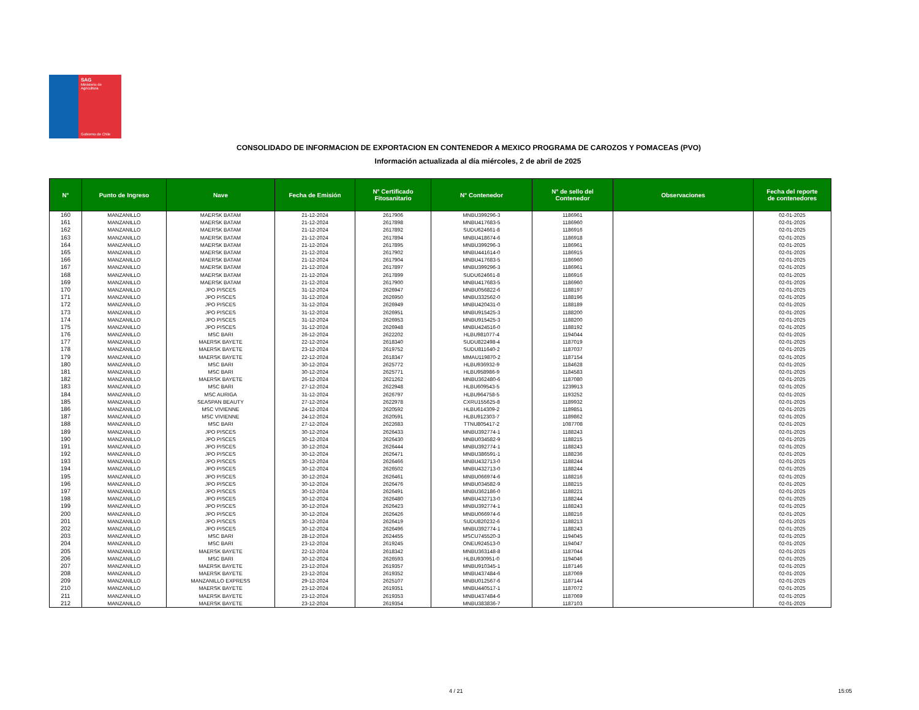SAG
Ministerio de
Agricultura
Gobierno de Chile
CONSOLIDADO DE INFORMACION DE EXPORTACION EN CONTENEDOR A MEXICO PROGRAMA DE CAROZOS Y POMACEAS (PVO)
Información actualizada al día miércoles, 2 de abril de 2025
| N° | Punto de Ingreso | Nave | Fecha de Emisión | N° Certificado Fitosanitario | N° Contenedor | N° de sello del Contenedor | Observaciones | Fecha del reporte de contenedores |
| --- | --- | --- | --- | --- | --- | --- | --- | --- |
| 160 | MANZANILLO | MAERSK BATAM | 21-12-2024 | 2617906 | MNBU399296-3 | 1186961 | | 02-01-2025 |
| 161 | MANZANILLO | MAERSK BATAM | 21-12-2024 | 2617898 | MNBU417683-5 | 1186960 | | 02-01-2025 |
| 162 | MANZANILLO | MAERSK BATAM | 21-12-2024 | 2617892 | SUDU624661-8 | 1186916 | | 02-01-2025 |
| 163 | MANZANILLO | MAERSK BATAM | 21-12-2024 | 2617894 | MNBU418674-6 | 1186918 | | 02-01-2025 |
| 164 | MANZANILLO | MAERSK BATAM | 21-12-2024 | 2617895 | MNBU399296-3 | 1186961 | | 02-01-2025 |
| 165 | MANZANILLO | MAERSK BATAM | 21-12-2024 | 2617902 | MNBU441614-0 | 1186915 | | 02-01-2025 |
| 166 | MANZANILLO | MAERSK BATAM | 21-12-2024 | 2617904 | MNBU417683-5 | 1186960 | | 02-01-2025 |
| 167 | MANZANILLO | MAERSK BATAM | 21-12-2024 | 2617897 | MNBU399296-3 | 1186961 | | 02-01-2025 |
| 168 | MANZANILLO | MAERSK BATAM | 21-12-2024 | 2617899 | SUDU624661-8 | 1186916 | | 02-01-2025 |
| 169 | MANZANILLO | MAERSK BATAM | 21-12-2024 | 2617900 | MNBU417683-5 | 1186960 | | 02-01-2025 |
| 170 | MANZANILLO | JPO PISCES | 31-12-2024 | 2626947 | MNBU056822-6 | 1188197 | | 02-01-2025 |
| 171 | MANZANILLO | JPO PISCES | 31-12-2024 | 2626950 | MNBU332562-0 | 1188196 | | 02-01-2025 |
| 172 | MANZANILLO | JPO PISCES | 31-12-2024 | 2626949 | MNBU420431-0 | 1188189 | | 02-01-2025 |
| 173 | MANZANILLO | JPO PISCES | 31-12-2024 | 2626951 | MNBU915425-3 | 1188200 | | 02-01-2025 |
| 174 | MANZANILLO | JPO PISCES | 31-12-2024 | 2626953 | MNBU915425-3 | 1188200 | | 02-01-2025 |
| 175 | MANZANILLO | JPO PISCES | 31-12-2024 | 2626948 | MNBU424516-0 | 1188192 | | 02-01-2025 |
| 176 | MANZANILLO | MSC BARI | 26-12-2024 | 2622202 | HLBU981077-4 | 1194044 | | 02-01-2025 |
| 177 | MANZANILLO | MAERSK BAYETE | 22-12-2024 | 2618340 | SUDU822498-4 | 1187019 | | 02-01-2025 |
| 178 | MANZANILLO | MAERSK BAYETE | 23-12-2024 | 2619752 | SUDU811640-2 | 1187037 | | 02-01-2025 |
| 179 | MANZANILLO | MAERSK BAYETE | 22-12-2024 | 2618347 | MMAU119870-2 | 1187154 | | 02-01-2025 |
| 180 | MANZANILLO | MSC BARI | 30-12-2024 | 2625772 | HLBU936932-9 | 1184628 | | 02-01-2025 |
| 181 | MANZANILLO | MSC BARI | 30-12-2024 | 2625771 | HLBU958986-9 | 1184583 | | 02-01-2025 |
| 182 | MANZANILLO | MAERSK BAYETE | 26-12-2024 | 2621262 | MNBU362480-6 | 1187080 | | 02-01-2025 |
| 183 | MANZANILLO | MSC BARI | 27-12-2024 | 2622948 | HLBU609543-5 | 1239913 | | 02-01-2025 |
| 184 | MANZANILLO | MSC AURIGA | 31-12-2024 | 2626797 | HLBU964758-5 | 1193252 | | 02-01-2025 |
| 185 | MANZANILLO | SEASPAN BEAUTY | 27-12-2024 | 2622978 | CXRU155625-8 | 1189932 | | 02-01-2025 |
| 186 | MANZANILLO | MSC VIVIENNE | 24-12-2024 | 2620592 | HLBU614309-2 | 1189851 | | 02-01-2025 |
| 187 | MANZANILLO | MSC VIVIENNE | 24-12-2024 | 2620591 | HLBU912303-7 | 1189862 | | 02-01-2025 |
| 188 | MANZANILLO | MSC BARI | 27-12-2024 | 2622683 | TTNU805417-2 | 1087708 | | 02-01-2025 |
| 189 | MANZANILLO | JPO PISCES | 30-12-2024 | 2626433 | MNBU392774-1 | 1188243 | | 02-01-2025 |
| 190 | MANZANILLO | JPO PISCES | 30-12-2024 | 2626430 | MNBU034582-9 | 1188215 | | 02-01-2025 |
| 191 | MANZANILLO | JPO PISCES | 30-12-2024 | 2626444 | MNBU392774-1 | 1188243 | | 02-01-2025 |
| 192 | MANZANILLO | JPO PISCES | 30-12-2024 | 2626471 | MNBU386591-1 | 1188236 | | 02-01-2025 |
| 193 | MANZANILLO | JPO PISCES | 30-12-2024 | 2626466 | MNBU432713-0 | 1188244 | | 02-01-2025 |
| 194 | MANZANILLO | JPO PISCES | 30-12-2024 | 2626502 | MNBU432713-0 | 1188244 | | 02-01-2025 |
| 195 | MANZANILLO | JPO PISCES | 30-12-2024 | 2626461 | MNBU066974-6 | 1188216 | | 02-01-2025 |
| 196 | MANZANILLO | JPO PISCES | 30-12-2024 | 2626476 | MNBU034582-9 | 1188215 | | 02-01-2025 |
| 197 | MANZANILLO | JPO PISCES | 30-12-2024 | 2626491 | MNBU362186-0 | 1188221 | | 02-01-2025 |
| 198 | MANZANILLO | JPO PISCES | 30-12-2024 | 2626480 | MNBU432713-0 | 1188244 | | 02-01-2025 |
| 199 | MANZANILLO | JPO PISCES | 30-12-2024 | 2626423 | MNBU392774-1 | 1188243 | | 02-01-2025 |
| 200 | MANZANILLO | JPO PISCES | 30-12-2024 | 2626426 | MNBU066974-6 | 1188216 | | 02-01-2025 |
| 201 | MANZANILLO | JPO PISCES | 30-12-2024 | 2626419 | SUDU820232-6 | 1188213 | | 02-01-2025 |
| 202 | MANZANILLO | JPO PISCES | 30-12-2024 | 2626496 | MNBU392774-1 | 1188243 | | 02-01-2025 |
| 203 | MANZANILLO | MSC BARI | 28-12-2024 | 2624455 | MSCU745520-3 | 1194045 | | 02-01-2025 |
| 204 | MANZANILLO | MSC BARI | 23-12-2024 | 2619245 | ONEU924513-0 | 1194047 | | 02-01-2025 |
| 205 | MANZANILLO | MAERSK BAYETE | 22-12-2024 | 2618342 | MNBU363148-8 | 1187044 | | 02-01-2025 |
| 206 | MANZANILLO | MSC BARI | 30-12-2024 | 2626593 | HLBU930951-0 | 1194046 | | 02-01-2025 |
| 207 | MANZANILLO | MAERSK BAYETE | 23-12-2024 | 2619357 | MNBU910345-1 | 1187146 | | 02-01-2025 |
| 208 | MANZANILLO | MAERSK BAYETE | 23-12-2024 | 2619352 | MNBU437484-6 | 1187069 | | 02-01-2025 |
| 209 | MANZANILLO | MANZANILLO EXPRESS | 29-12-2024 | 2625107 | MNBU012567-6 | 1187144 | | 02-01-2025 |
| 210 | MANZANILLO | MAERSK BAYETE | 23-12-2024 | 2619351 | MNBU440517-1 | 1187072 | | 02-01-2025 |
| 211 | MANZANILLO | MAERSK BAYETE | 23-12-2024 | 2619353 | MNBU437484-6 | 1187069 | | 02-01-2025 |
| 212 | MANZANILLO | MAERSK BAYETE | 23-12-2024 | 2619354 | MNBU383836-7 | 1187103 | | 02-01-2025 |
4 / 21 15:05